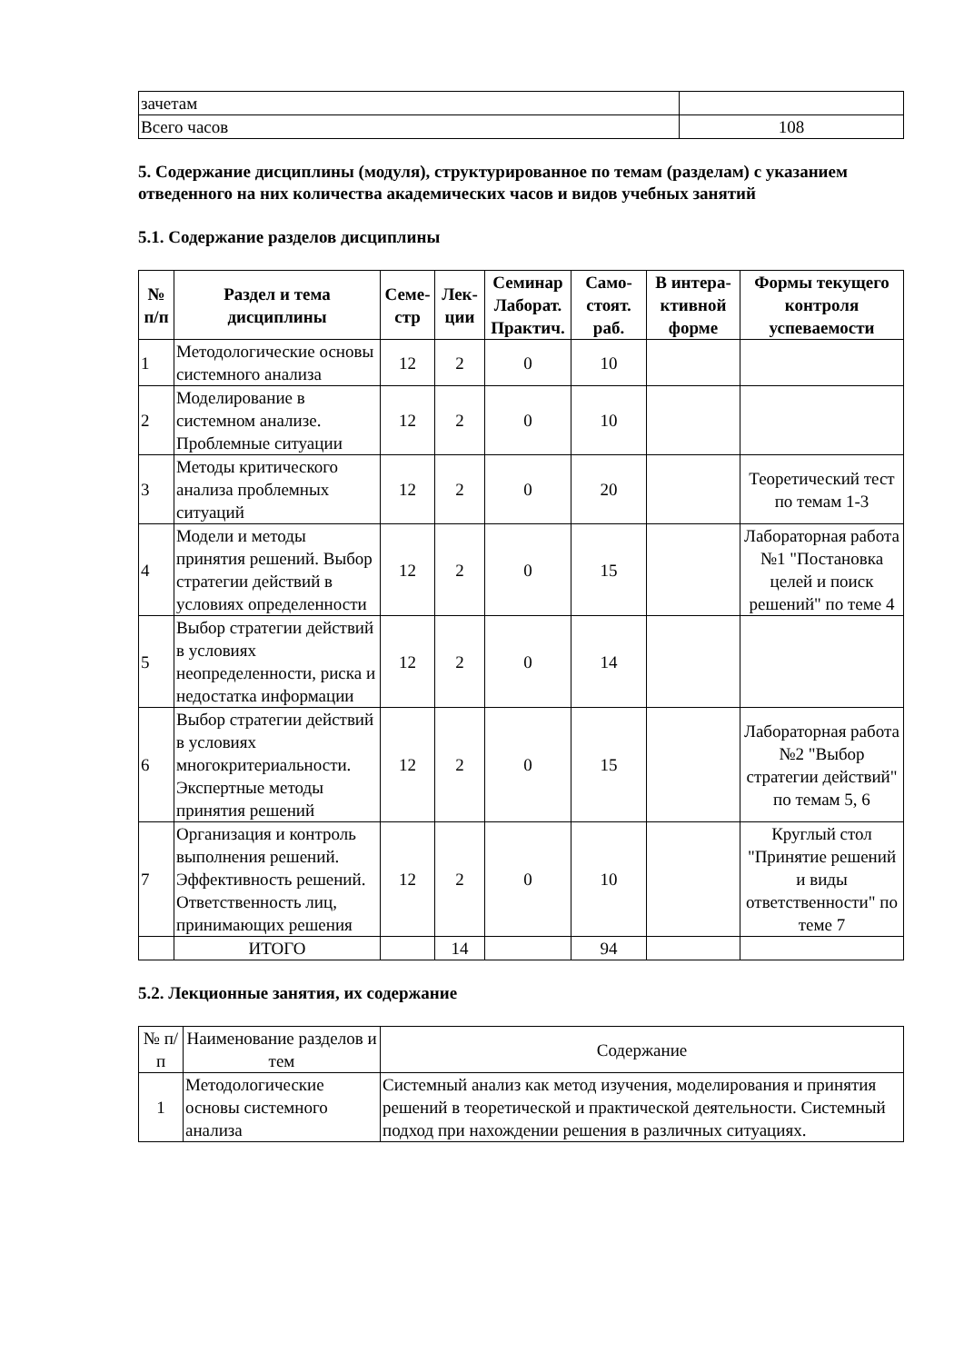| зачетам | |
| Всего часов | 108 |
5. Содержание дисциплины (модуля), структурированное по темам (разделам) с указанием отведенного на них количества академических часов и видов учебных занятий
5.1. Содержание разделов дисциплины
| № п/п | Раздел и тема дисциплины | Семе-стр | Лек-ции | Семинар Лаборат. Практич. | Само-стоят. раб. | В интера-ктивной форме | Формы текущего контроля успеваемости |
| --- | --- | --- | --- | --- | --- | --- | --- |
| 1 | Методологические основы системного анализа | 12 | 2 | 0 | 10 | | |
| 2 | Моделирование в системном анализе. Проблемные ситуации | 12 | 2 | 0 | 10 | | |
| 3 | Методы критического анализа проблемных ситуаций | 12 | 2 | 0 | 20 | | Теоретический тест по темам 1-3 |
| 4 | Модели и методы принятия решений. Выбор стратегии действий в условиях определенности | 12 | 2 | 0 | 15 | | Лабораторная работа №1 "Постановка целей и поиск решений" по теме 4 |
| 5 | Выбор стратегии действий в условиях неопределенности, риска и недостатка информации | 12 | 2 | 0 | 14 | | |
| 6 | Выбор стратегии действий в условиях многокритериальности. Экспертные методы принятия решений | 12 | 2 | 0 | 15 | | Лабораторная работа №2 "Выбор стратегии действий" по темам 5, 6 |
| 7 | Организация и контроль выполнения решений. Эффективность решений. Ответственность лиц, принимающих решения | 12 | 2 | 0 | 10 | | Круглый стол "Принятие решений и виды ответственности" по теме 7 |
| | ИТОГО | | 14 | | 94 | | |
5.2. Лекционные занятия, их содержание
| № п/п | Наименование разделов и тем | Содержание |
| 1 | Методологические основы системного анализа | Системный анализ как метод изучения, моделирования и принятия решений в теоретической и практической деятельности. Системный подход при нахождении решения в различных ситуациях. |